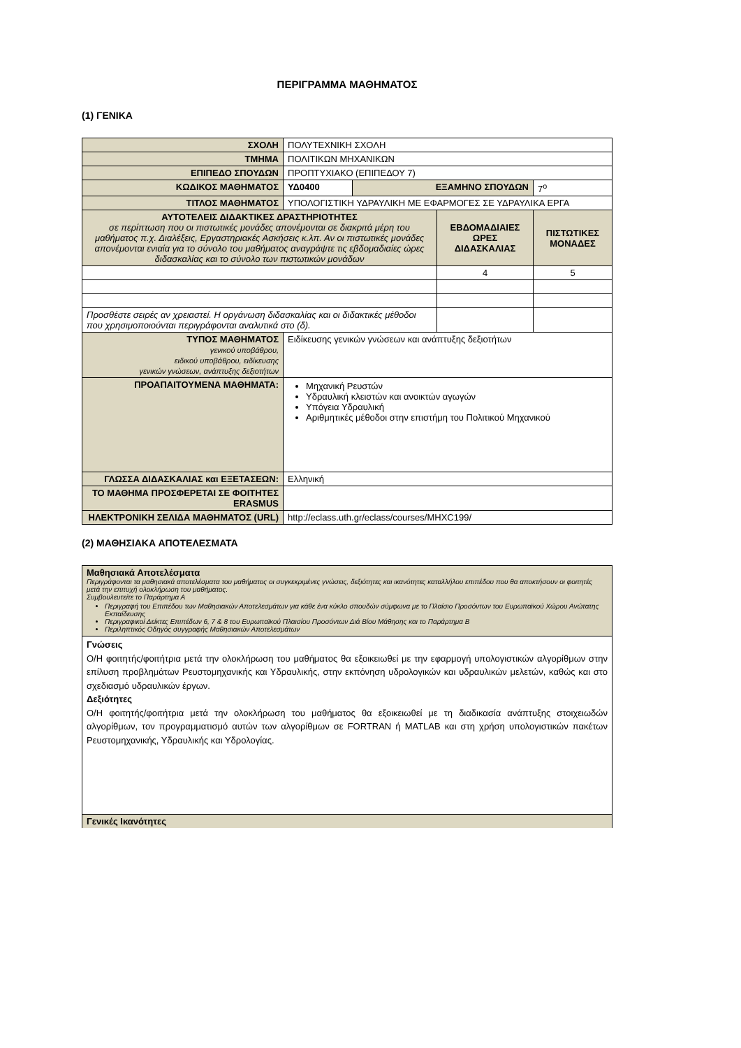ΠΕΡΙΓΡΑΜΜΑ ΜΑΘΗΜΑΤΟΣ
(1) ΓΕΝΙΚΑ
| ΣΧΟΛΗ | ΠΟΛΥΤΕΧΝΙΚΗ ΣΧΟΛΗ | | | |
| ΤΜΗΜΑ | ΠΟΛΙΤΙΚΩΝ ΜΗΧΑΝΙΚΩΝ | | | |
| ΕΠΙΠΕΔΟ ΣΠΟΥΔΩΝ | ΠΡΟΠΤΥΧΙΑΚΟ (ΕΠΙΠΕΔΟΥ 7) | | | |
| ΚΩΔΙΚΟΣ ΜΑΘΗΜΑΤΟΣ | ΥΔ0400 | ΕΞΑΜΗΝΟ ΣΠΟΥΔΩΝ | | 7<sup>ο</sup> |
| ΤΙΤΛΟΣ ΜΑΘΗΜΑΤΟΣ | ΥΠΟΛΟΓΙΣΤΙΚΗ ΥΔΡΑΥΛΙΚΗ ΜΕ ΕΦΑΡΜΟΓΕΣ ΣΕ ΥΔΡΑΥΛΙΚΑ ΕΡΓΑ | | | |
| ΑΥΤΟΤΕΛΕΙΣ ΔΙΔΑΚΤΙΚΕΣ ΔΡΑΣΤΗΡΙΟΤΗΤΕΣ σε περίπτωση που οι πιστωτικές μονάδες απονέμονται σε διακριτά μέρη του μαθήματος π.χ. Διαλέξεις, Εργαστηριακές Ασκήσεις κ.λπ. Αν οι πιστωτικές μονάδες απονέμονται ενιαία για το σύνολο του μαθήματος αναγράψτε τις εβδομαδιαίες ώρες διδασκαλίας και το σύνολο των πιστωτικών μονάδων | | | ΕΒΔΟΜΑΔΙΑΙΕΣ ΩΡΕΣ ΔΙΔΑΣΚΑΛΙΑΣ | ΠΙΣΤΩΤΙΚΕΣ ΜΟΝΑΔΕΣ |
| | | | 4 | 5 |
| Προσθέστε σειρές αν χρειαστεί. Η οργάνωση διδασκαλίας και οι διδακτικές μέθοδοι που χρησιμοποιούνται περιγράφονται αναλυτικά στο (δ). | | | | |
| ΤΥΠΟΣ ΜΑΘΗΜΑΤΟΣ γενικού υποβάθρου, ειδικού υποβάθρου, ειδίκευσης γενικών γνώσεων, ανάπτυξης δεξιοτήτων | Ειδίκευσης γενικών γνώσεων και ανάπτυξης δεξιοτήτων | | | |
| ΠΡΟΑΠΑΙΤΟΥΜΕΝΑ ΜΑΘΗΜΑΤΑ: | Μηχανική Ρευστών Υδραυλική κλειστών και ανοικτών αγωγών Υπόγεια Υδραυλική Αριθμητικές μέθοδοι στην επιστήμη του Πολιτικού Μηχανικού | | | |
| ΓΛΩΣΣΑ ΔΙΔΑΣΚΑΛΙΑΣ και ΕΞΕΤΑΣΕΩΝ: | Ελληνική | | | |
| ΤΟ ΜΑΘΗΜΑ ΠΡΟΣΦΕΡΕΤΑΙ ΣΕ ΦΟΙΤΗΤΕΣ ERASMUS | | | | |
| ΗΛΕΚΤΡΟΝΙΚΗ ΣΕΛΙΔΑ ΜΑΘΗΜΑΤΟΣ (URL) | http://eclass.uth.gr/eclass/courses/MHXC199/ | | | |
(2) ΜΑΘΗΣΙΑΚΑ ΑΠΟΤΕΛΕΣΜΑΤΑ
| Μαθησιακά Αποτελέσματα Περιγράφονται τα μαθησιακά αποτελέσματα του μαθήματος οι συγκεκριμένες γνώσεις, δεξιότητες και ικανότητες καταλλήλου επιπέδου που θα αποκτήσουν οι φοιτητές μετά την επιτυχή ολοκλήρωση του μαθήματος. Συμβουλευτείτε το Παράρτημα Α Περιγραφή του Επιπέδου των Μαθησιακών Αποτελεσμάτων για κάθε ένα κύκλο σπουδών σύμφωνα με το Πλαίσιο Προσόντων του Ευρωπαϊκού Χώρου Ανώτατης Εκπαίδευσης Περιγραφικοί Δείκτες Επιπέδων 6, 7 & 8 του Ευρωπαϊκού Πλαισίου Προσόντων Διά Βίου Μάθησης και το Παράρτημα Β Περιληπτικός Οδηγός συγγραφής Μαθησιακών Αποτελεσμάτων |
| Γνώσεις Ο/Η φοιτητής/φοιτήτρια μετά την ολοκλήρωση του μαθήματος θα εξοικειωθεί με την εφαρμογή υπολογιστικών αλγορίθμων στην επίλυση προβλημάτων Ρευστομηχανικής και Υδραυλικής, στην εκπόνηση υδρολογικών και υδραυλικών μελετών, καθώς και στο σχεδιασμό υδραυλικών έργων. Δεξιότητες Ο/Η φοιτητής/φοιτήτρια μετά την ολοκλήρωση του μαθήματος θα εξοικειωθεί με τη διαδικασία ανάπτυξης στοιχειωδών αλγορίθμων, τον προγραμματισμό αυτών των αλγορίθμων σε FORTRAN ή MATLAB και στη χρήση υπολογιστικών πακέτων Ρευστομηχανικής, Υδραυλικής και Υδρολογίας. |
| Γενικές Ικανότητες |